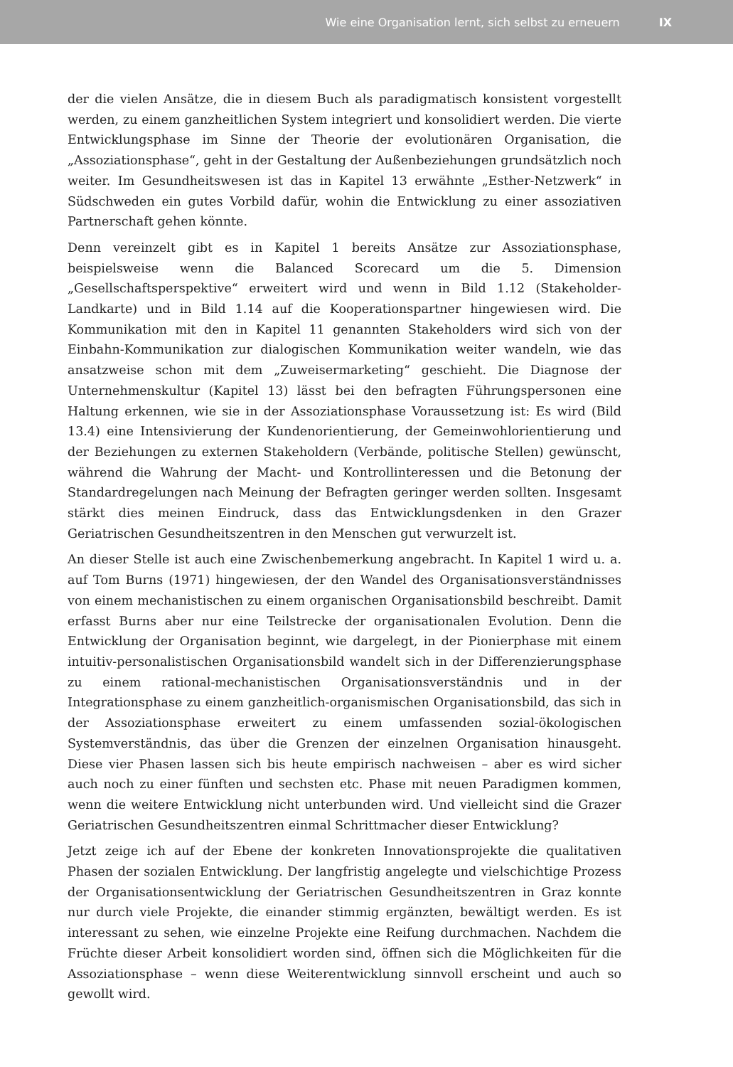Wie eine Organisation lernt, sich selbst zu erneuern IX
der die vielen Ansätze, die in diesem Buch als paradigmatisch konsistent vorgestellt werden, zu einem ganzheitlichen System integriert und konsolidiert werden. Die vierte Entwicklungsphase im Sinne der Theorie der evolutionären Organisation, die „Assoziationsphase“, geht in der Gestaltung der Außenbeziehungen grundsätzlich noch weiter. Im Gesundheitswesen ist das in Kapitel 13 erwähnte „Esther-Netzwerk“ in Südschweden ein gutes Vorbild dafür, wohin die Entwicklung zu einer assoziativen Partnerschaft gehen könnte.
Denn vereinzelt gibt es in Kapitel 1 bereits Ansätze zur Assoziationsphase, beispielsweise wenn die Balanced Scorecard um die 5. Dimension „Gesellschaftsperspektive“ erweitert wird und wenn in Bild 1.12 (Stakeholder-Landkarte) und in Bild 1.14 auf die Kooperationspartner hingewiesen wird. Die Kommunikation mit den in Kapitel 11 genannten Stakeholders wird sich von der Einbahn-Kommunikation zur dialogischen Kommunikation weiter wandeln, wie das ansatzweise schon mit dem „Zuweisermarketing“ geschieht. Die Diagnose der Unternehmenskultur (Kapitel 13) lässt bei den befragten Führungspersonen eine Haltung erkennen, wie sie in der Assoziationsphase Voraussetzung ist: Es wird (Bild 13.4) eine Intensivierung der Kundenorientierung, der Gemeinwohlorientierung und der Beziehungen zu externen Stakeholdern (Verbände, politische Stellen) gewünscht, während die Wahrung der Macht- und Kontrollinteressen und die Betonung der Standardregelungen nach Meinung der Befragten geringer werden sollten. Insgesamt stärkt dies meinen Eindruck, dass das Entwicklungsdenken in den Grazer Geriatrischen Gesundheitszentren in den Menschen gut verwurzelt ist.
An dieser Stelle ist auch eine Zwischenbemerkung angebracht. In Kapitel 1 wird u. a. auf Tom Burns (1971) hingewiesen, der den Wandel des Organisationsverständnisses von einem mechanistischen zu einem organischen Organisationsbild beschreibt. Damit erfasst Burns aber nur eine Teilstrecke der organisationalen Evolution. Denn die Entwicklung der Organisation beginnt, wie dargelegt, in der Pionierphase mit einem intuitiv-personalistischen Organisationsbild wandelt sich in der Differenzierungsphase zu einem rational-mechanistischen Organisationsverständnis und in der Integrationsphase zu einem ganzheitlich-organismischen Organisationsbild, das sich in der Assoziationsphase erweitert zu einem umfassenden sozial-ökologischen Systemverständnis, das über die Grenzen der einzelnen Organisation hinausgeht. Diese vier Phasen lassen sich bis heute empirisch nachweisen – aber es wird sicher auch noch zu einer fünften und sechsten etc. Phase mit neuen Paradigmen kommen, wenn die weitere Entwicklung nicht unterbunden wird. Und vielleicht sind die Grazer Geriatrischen Gesundheitszentren einmal Schrittmacher dieser Entwicklung?
Jetzt zeige ich auf der Ebene der konkreten Innovationsprojekte die qualitativen Phasen der sozialen Entwicklung. Der langfristig angelegte und vielschichtige Prozess der Organisationsentwicklung der Geriatrischen Gesundheitszentren in Graz konnte nur durch viele Projekte, die einander stimmig ergänzten, bewältigt werden. Es ist interessant zu sehen, wie einzelne Projekte eine Reifung durchmachen. Nachdem die Früchte dieser Arbeit konsolidiert worden sind, öffnen sich die Möglichkeiten für die Assoziationsphase – wenn diese Weiterentwicklung sinnvoll erscheint und auch so gewollt wird.